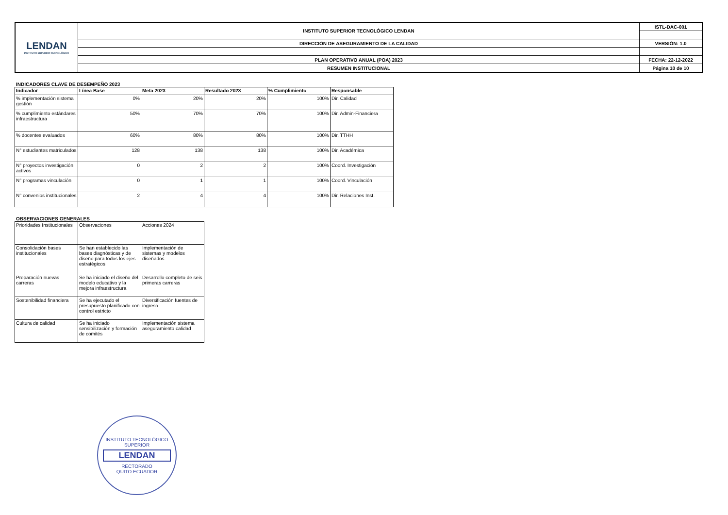| LENDAN INSTITUTO SUPERIOR TECNOLÓGICO | INSTITUTO SUPERIOR TECNOLÓGICO LENDAN | ISTL-DAC-001 |
| | DIRECCIÓN DE ASEGURAMIENTO DE LA CALIDAD | VERSIÓN: 1.0 |
| | PLAN OPERATIVO ANUAL (POA) 2023 | FECHA: 22-12-2022 |
| | RESUMEN INSTITUCIONAL | Página 10 de 10 |
INDICADORES CLAVE DE DESEMPEÑO 2023
| Indicador | Línea Base | Meta 2023 | Resultado 2023 | % Cumplimiento | Responsable |
| --- | --- | --- | --- | --- | --- |
| % implementación sistema gestión | 0% | 20% | 20% | 100% | Dir. Calidad |
| % cumplimiento estándares infraestructura | 50% | 70% | 70% | 100% | Dir. Admin-Financiera |
| % docentes evaluados | 60% | 80% | 80% | 100% | Dir. TTHH |
| N° estudiantes matriculados | 128 | 138 | 138 | 100% | Dir. Académica |
| N° proyectos investigación activos | 0 | 2 | 2 | 100% | Coord. Investigación |
| N° programas vinculación | 0 | 1 | 1 | 100% | Coord. Vinculación |
| N° convenios institucionales | 2 | 4 | 4 | 100% | Dir. Relaciones Inst. |
OBSERVACIONES GENERALES
| Prioridades Institucionales | Observaciones | Acciones 2024 |
| Consolidación bases institucionales | Se han establecido las bases diagnósticas y de diseño para todos los ejes estratégicos | Implementación de sistemas y modelos diseñados |
| Preparación nuevas carreras | Se ha iniciado el diseño del modelo educativo y la mejora infraestructura | Desarrollo completo de seis primeras carreras |
| Sostenibilidad financiera | Se ha ejecutado el presupuesto planificado con control estricto | Diversificación fuentes de ingreso |
| Cultura de calidad | Se ha iniciado sensibilización y formación de comités | Implementación sistema aseguramiento calidad |
INSTITUTO TECNOLÓGICO SUPERIOR
LENDAN
RECTORADO
QUITO ECUADOR